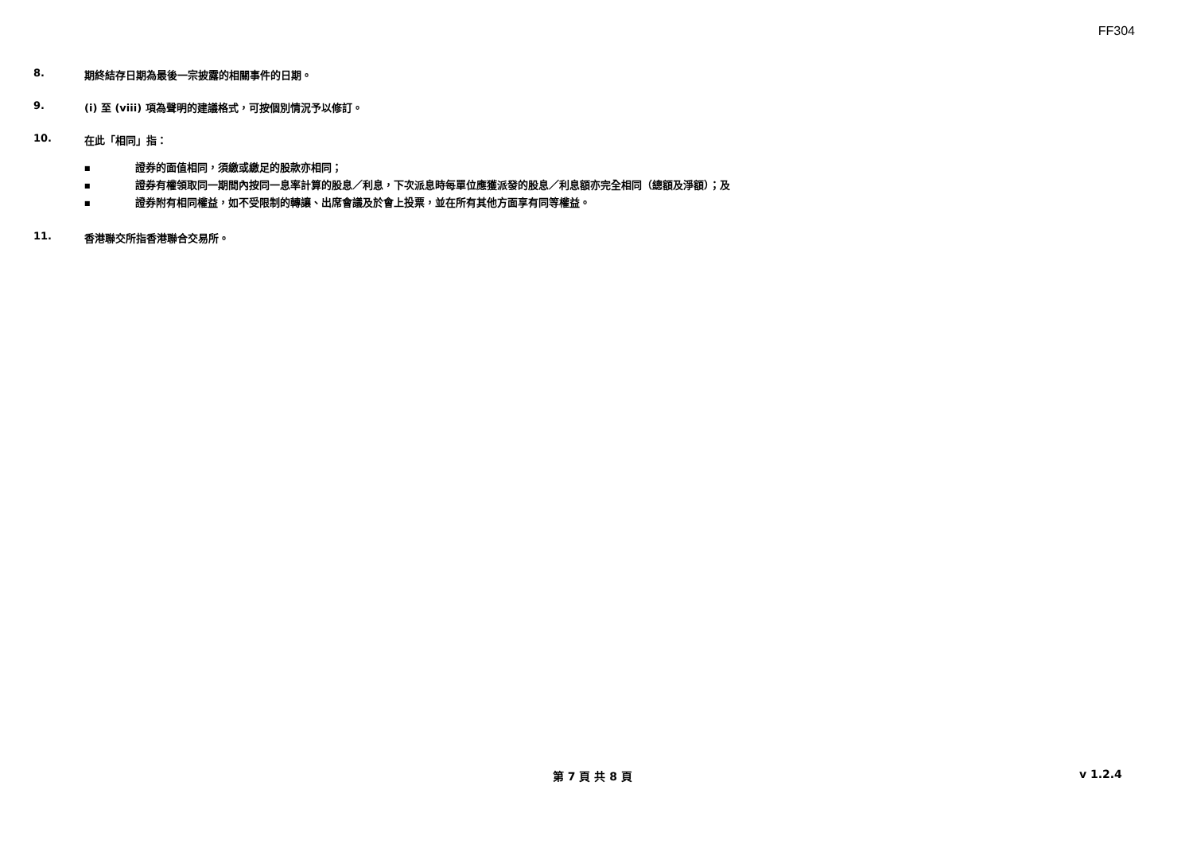FF304
8. 期終結存日期為最後一宗披露的相關事件的日期。
9. (i) 至 (viii) 項為聲明的建議格式，可按個別情況予以修訂。
10. 在此「相同」指：
■ 證券的面值相同，須繳或繳足的股款亦相同；
■ 證券有權領取同一期間內按同一息率計算的股息／利息，下次派息時每單位應獲派發的股息／利息額亦完全相同（總額及淨額）；及
■ 證券附有相同權益，如不受限制的轉讓、出席會議及於會上投票，並在所有其他方面享有同等權益。
11. 香港聯交所指香港聯合交易所。
第 7 頁 共 8 頁 v 1.2.4